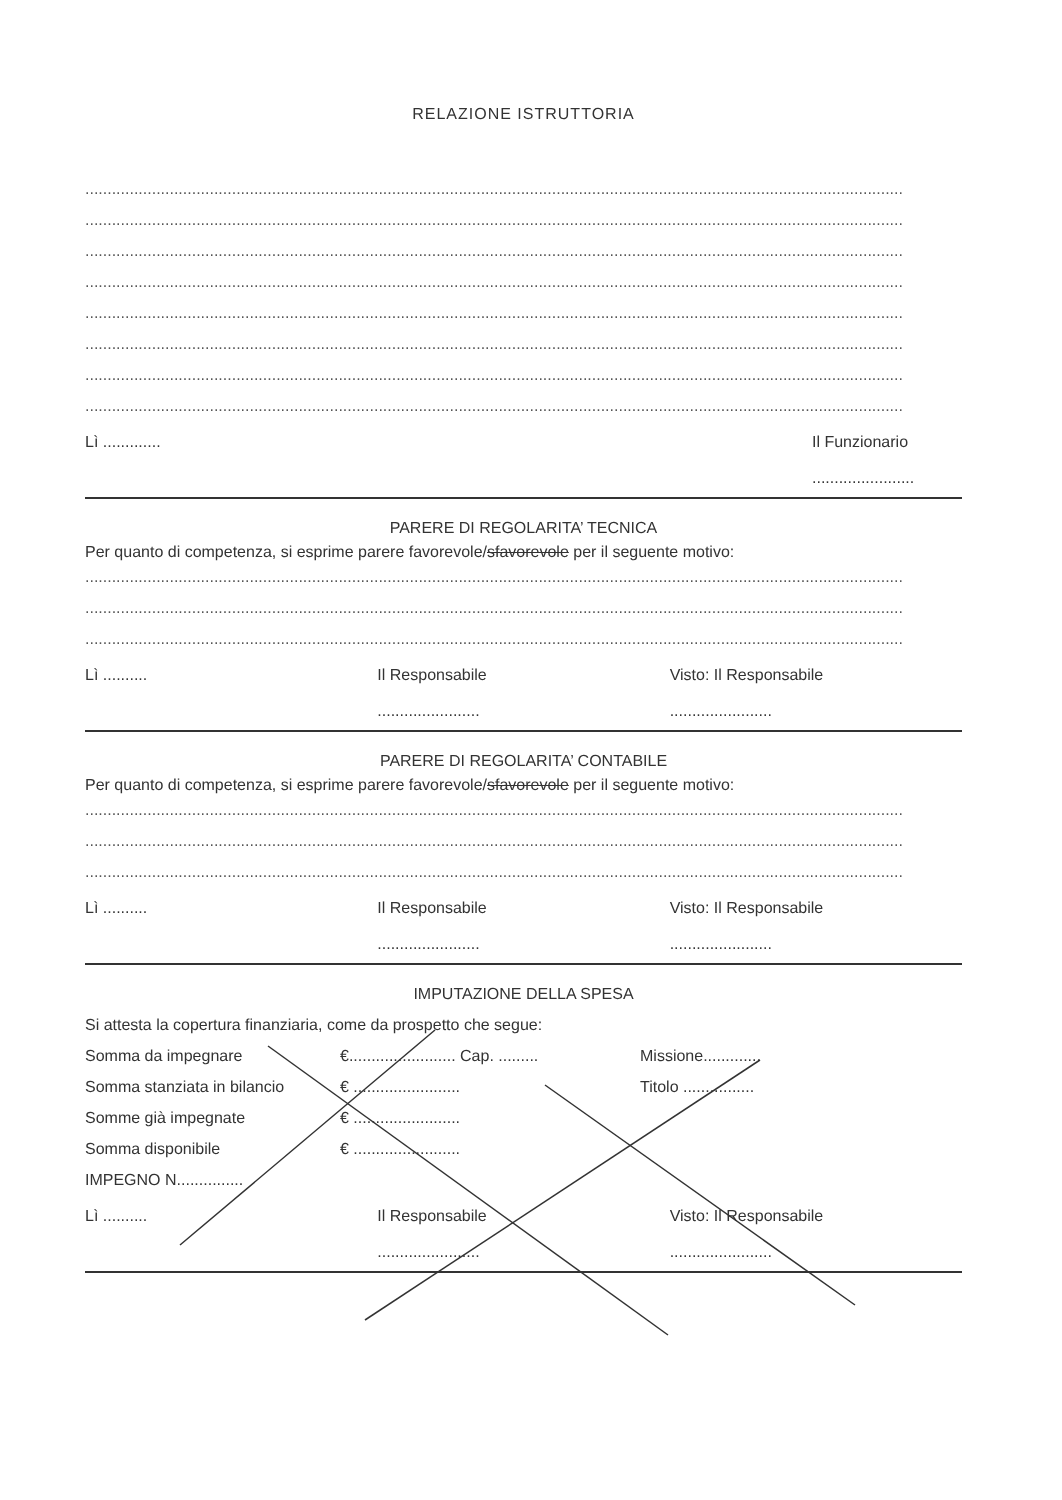RELAZIONE ISTRUTTORIA
........................................................................................................................................................................................
........................................................................................................................................................................................
........................................................................................................................................................................................
........................................................................................................................................................................................
........................................................................................................................................................................................
........................................................................................................................................................................................
........................................................................................................................................................................................
........................................................................................................................................................................................
Lì ............. Il Funzionario
.......................
PARERE DI REGOLARITA’ TECNICA
Per quanto di competenza, si esprime parere favorevole/sfavorevole per il seguente motivo:
........................................................................................................................................................................................
........................................................................................................................................................................................
........................................................................................................................................................................................
Lì .......... Il Responsabile
.......................
Visto: Il Responsabile
.......................
PARERE DI REGOLARITA’ CONTABILE
Per quanto di competenza, si esprime parere favorevole/sfavorevole per il seguente motivo:
........................................................................................................................................................................................
........................................................................................................................................................................................
........................................................................................................................................................................................
Lì .......... Il Responsabile
.......................
Visto: Il Responsabile
.......................
IMPUTAZIONE DELLA SPESA
Si attesta la copertura finanziaria, come da prospetto che segue:
Somma da impegnare €........................ Cap. ......... Missione.............
Somma stanziata in bilancio € ........................ Titolo ................
Somme già impegnate € ........................
Somma disponibile € ........................
IMPEGNO N...............
Lì .......... Il Responsabile
.......................
Visto: Il Responsabile
.......................